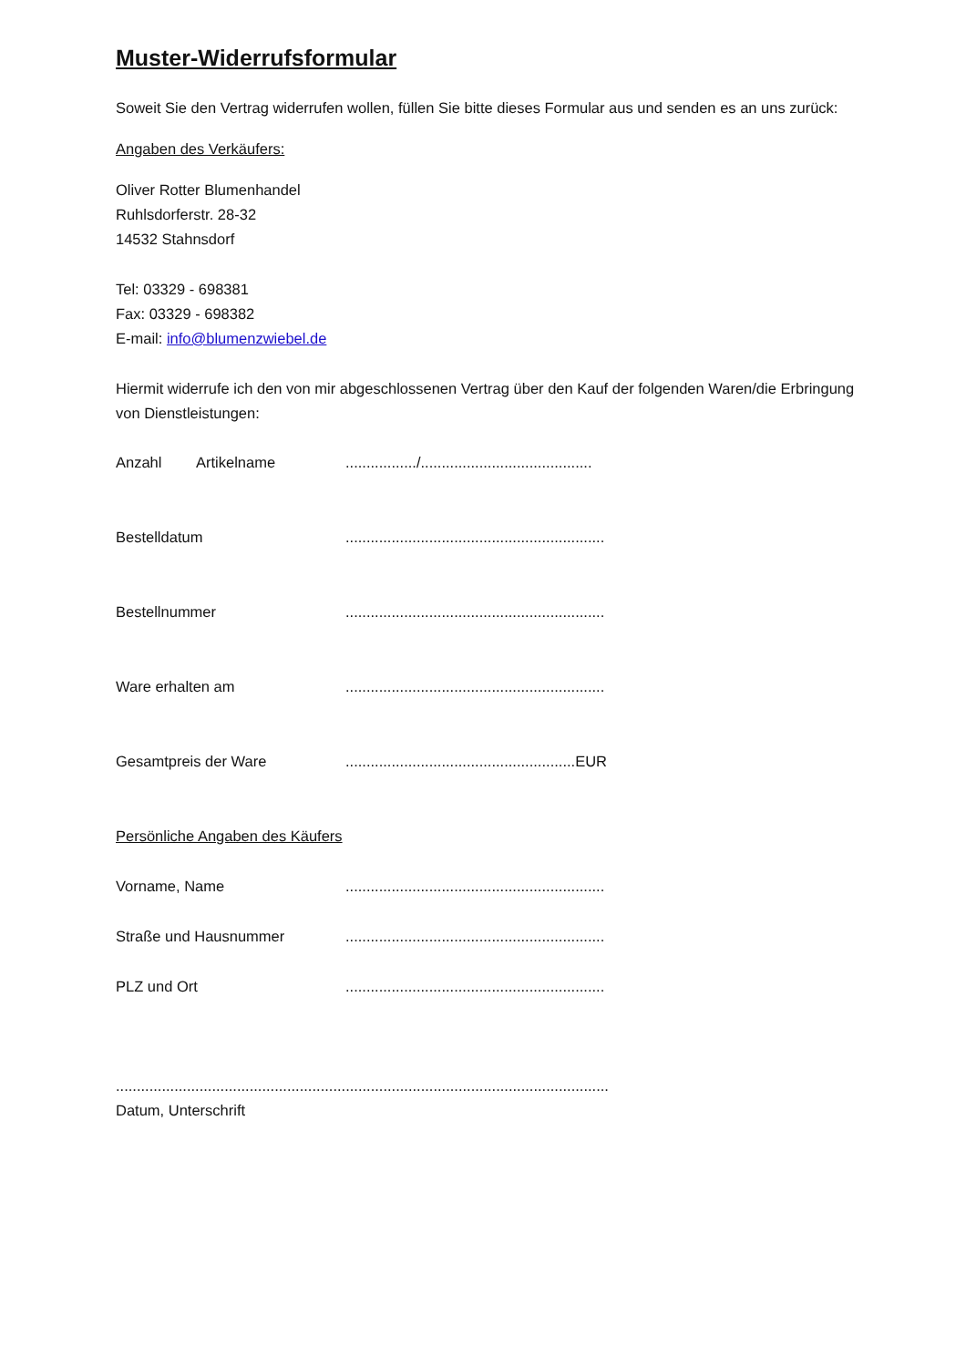Muster-Widerrufsformular
Soweit Sie den Vertrag widerrufen wollen, füllen Sie bitte dieses Formular aus und senden es an uns zurück:
Angaben des Verkäufers:
Oliver Rotter Blumenhandel
Ruhlsdorferstr. 28-32
14532 Stahnsdorf
Tel: 03329 - 698381
Fax: 03329 - 698382
E-mail: info@blumenzwiebel.de
Hiermit widerrufe ich den von mir abgeschlossenen Vertrag über den Kauf der folgenden Waren/die Erbringung von Dienstleistungen:
Anzahl Artikelname................./.........................................
Bestelldatum..............................................................
Bestellnummer..............................................................
Ware erhalten am..............................................................
Gesamtpreis der Ware.......................................................EUR
Persönliche Angaben des Käufers
Vorname, Name..............................................................
Straße und Hausnummer..............................................................
PLZ und Ort..............................................................
......................................................................................................................
Datum, Unterschrift